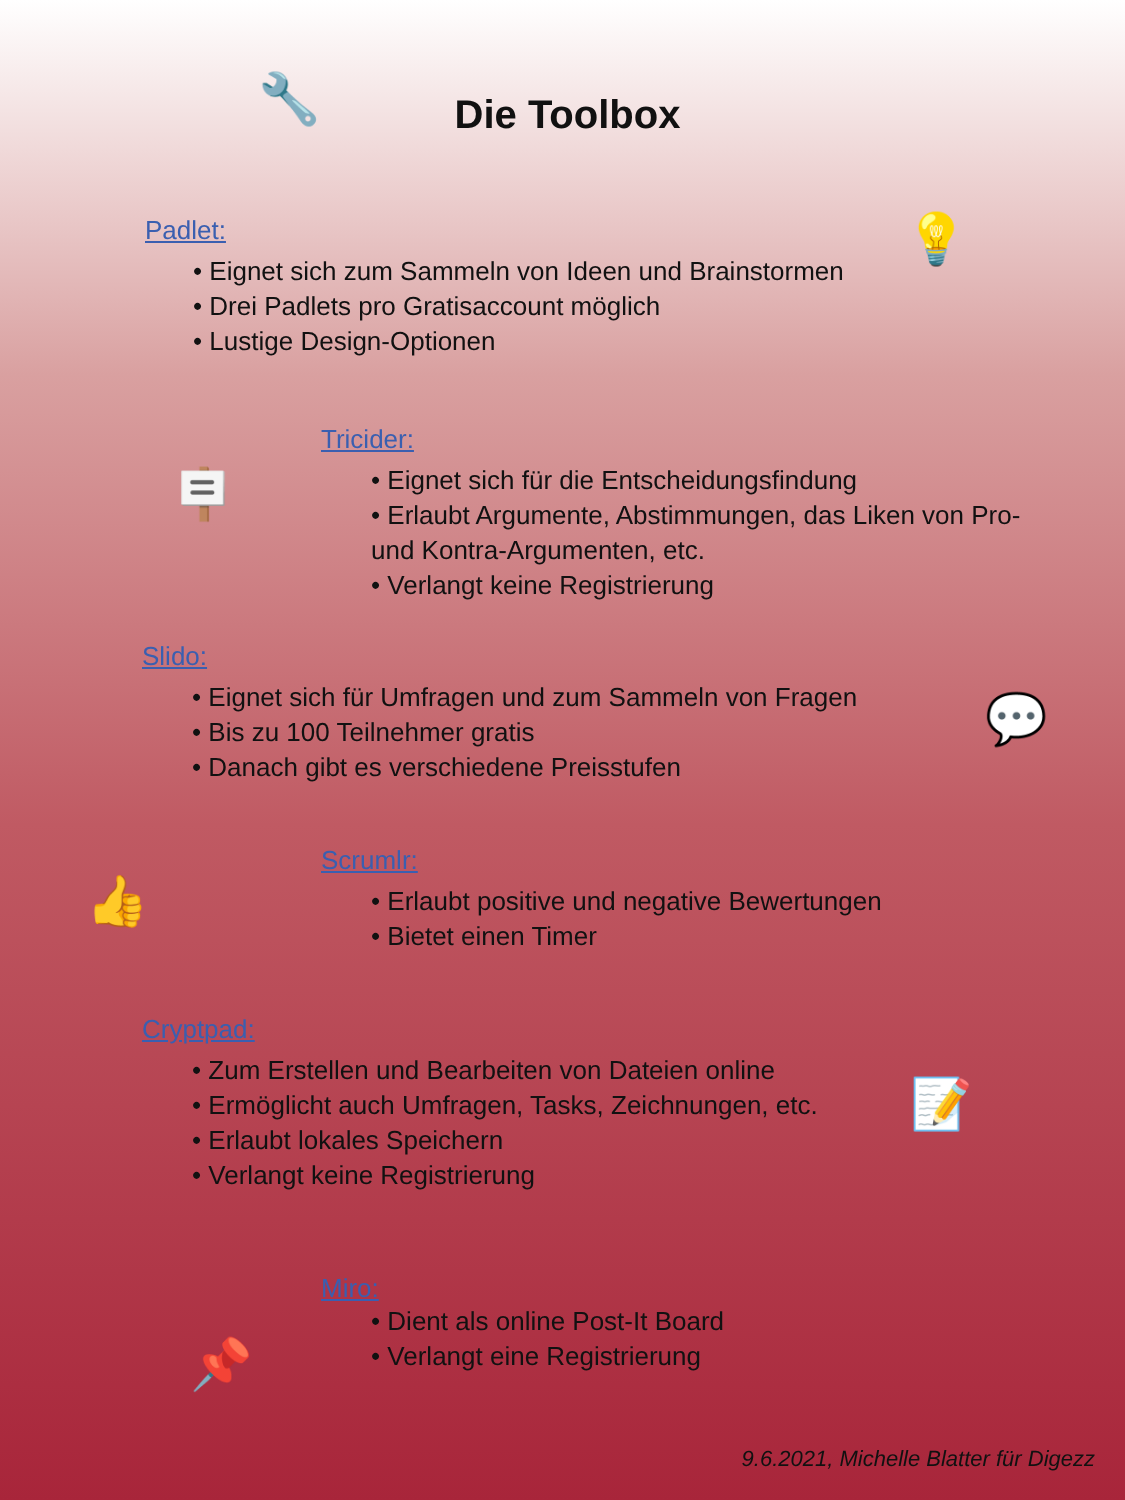🔧
Die Toolbox
Padlet:
• Eignet sich zum Sammeln von Ideen und Brainstormen
• Drei Padlets pro Gratisaccount möglich
• Lustige Design-Optionen
💡
Tricider:
• Eignet sich für die Entscheidungsfindung
• Erlaubt Argumente, Abstimmungen, das Liken von Pro- und Kontra-Argumenten, etc.
• Verlangt keine Registrierung
🪧
Slido:
• Eignet sich für Umfragen und zum Sammeln von Fragen
• Bis zu 100 Teilnehmer gratis
• Danach gibt es verschiedene Preisstufen
💬
Scrumlr:
• Erlaubt positive und negative Bewertungen
• Bietet einen Timer
👍
Cryptpad:
• Zum Erstellen und Bearbeiten von Dateien online
• Ermöglicht auch Umfragen, Tasks, Zeichnungen, etc.
• Erlaubt lokales Speichern
• Verlangt keine Registrierung
📝
Miro:
• Dient als online Post-It Board
• Verlangt eine Registrierung
📌
9.6.2021, Michelle Blatter für Digezz